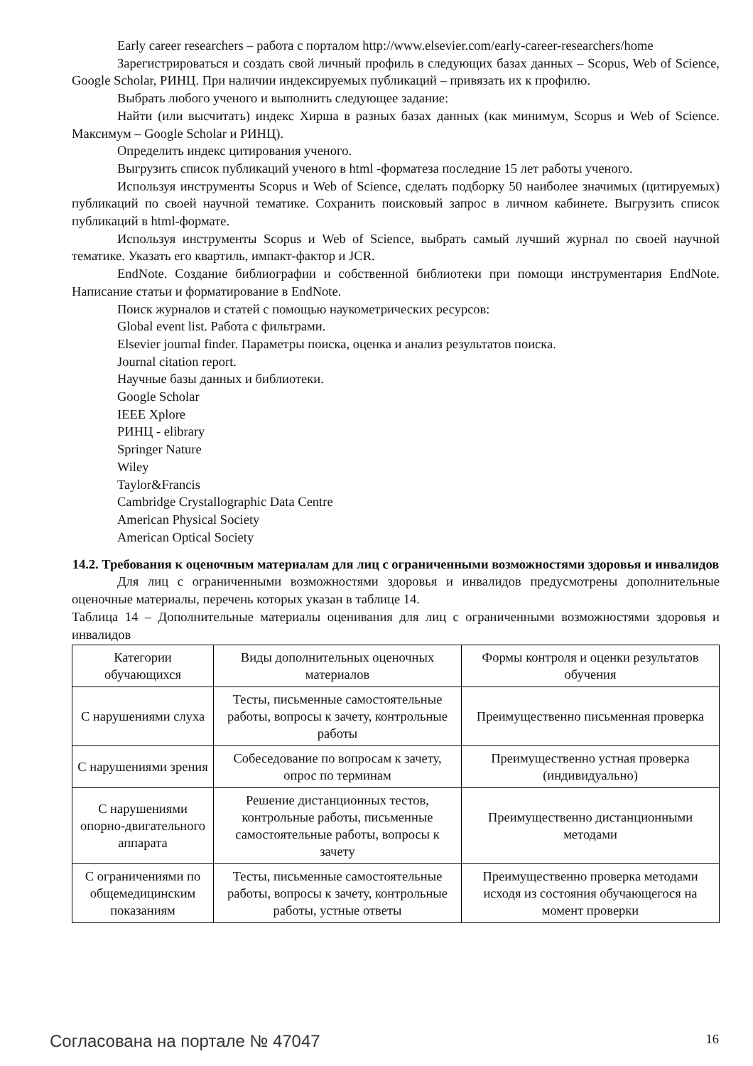Early career researchers – работа с порталом http://www.elsevier.com/early-career-researchers/home
Зарегистрироваться и создать свой личный профиль в следующих базах данных – Scopus, Web of Science, Google Scholar, РИНЦ. При наличии индексируемых публикаций – привязать их к профилю.
Выбрать любого ученого и выполнить следующее задание:
Найти (или высчитать) индекс Хирша в разных базах данных (как минимум, Scopus и Web of Science. Максимум – Google Scholar и РИНЦ).
Определить индекс цитирования ученого.
Выгрузить список публикаций ученого в html -форматеза последние 15 лет работы ученого.
Используя инструменты Scopus и Web of Science, сделать подборку 50 наиболее значимых (цитируемых) публикаций по своей научной тематике. Сохранить поисковый запрос в личном кабинете. Выгрузить список публикаций в html-формате.
Используя инструменты Scopus и Web of Science, выбрать самый лучший журнал по своей научной тематике. Указать его квартиль, импакт-фактор и JCR.
EndNote. Создание библиографии и собственной библиотеки при помощи инструментария EndNote. Написание статьи и форматирование в EndNote.
Поиск журналов и статей с помощью наукометрических ресурсов:
Global event list. Работа с фильтрами.
Elsevier journal finder. Параметры поиска, оценка и анализ результатов поиска.
Journal citation report.
Научные базы данных и библиотеки.
Google Scholar
IEEE Xplore
РИНЦ - elibrary
Springer Nature
Wiley
Taylor&Francis
Cambridge Crystallographic Data Centre
American Physical Society
American Optical Society
14.2. Требования к оценочным материалам для лиц с ограниченными возможностями здоровья и инвалидов
Для лиц с ограниченными возможностями здоровья и инвалидов предусмотрены дополнительные оценочные материалы, перечень которых указан в таблице 14.
Таблица 14 – Дополнительные материалы оценивания для лиц с ограниченными возможностями здоровья и инвалидов
| Категории обучающихся | Виды дополнительных оценочных материалов | Формы контроля и оценки результатов обучения |
| С нарушениями слуха | Тесты, письменные самостоятельные работы, вопросы к зачету, контрольные работы | Преимущественно письменная проверка |
| С нарушениями зрения | Собеседование по вопросам к зачету, опрос по терминам | Преимущественно устная проверка (индивидуально) |
| С нарушениями опорно-двигательного аппарата | Решение дистанционных тестов, контрольные работы, письменные самостоятельные работы, вопросы к зачету | Преимущественно дистанционными методами |
| С ограничениями по общемедицинским показаниям | Тесты, письменные самостоятельные работы, вопросы к зачету, контрольные работы, устные ответы | Преимущественно проверка методами исходя из состояния обучающегося на момент проверки |
Согласована на портале № 47047 16